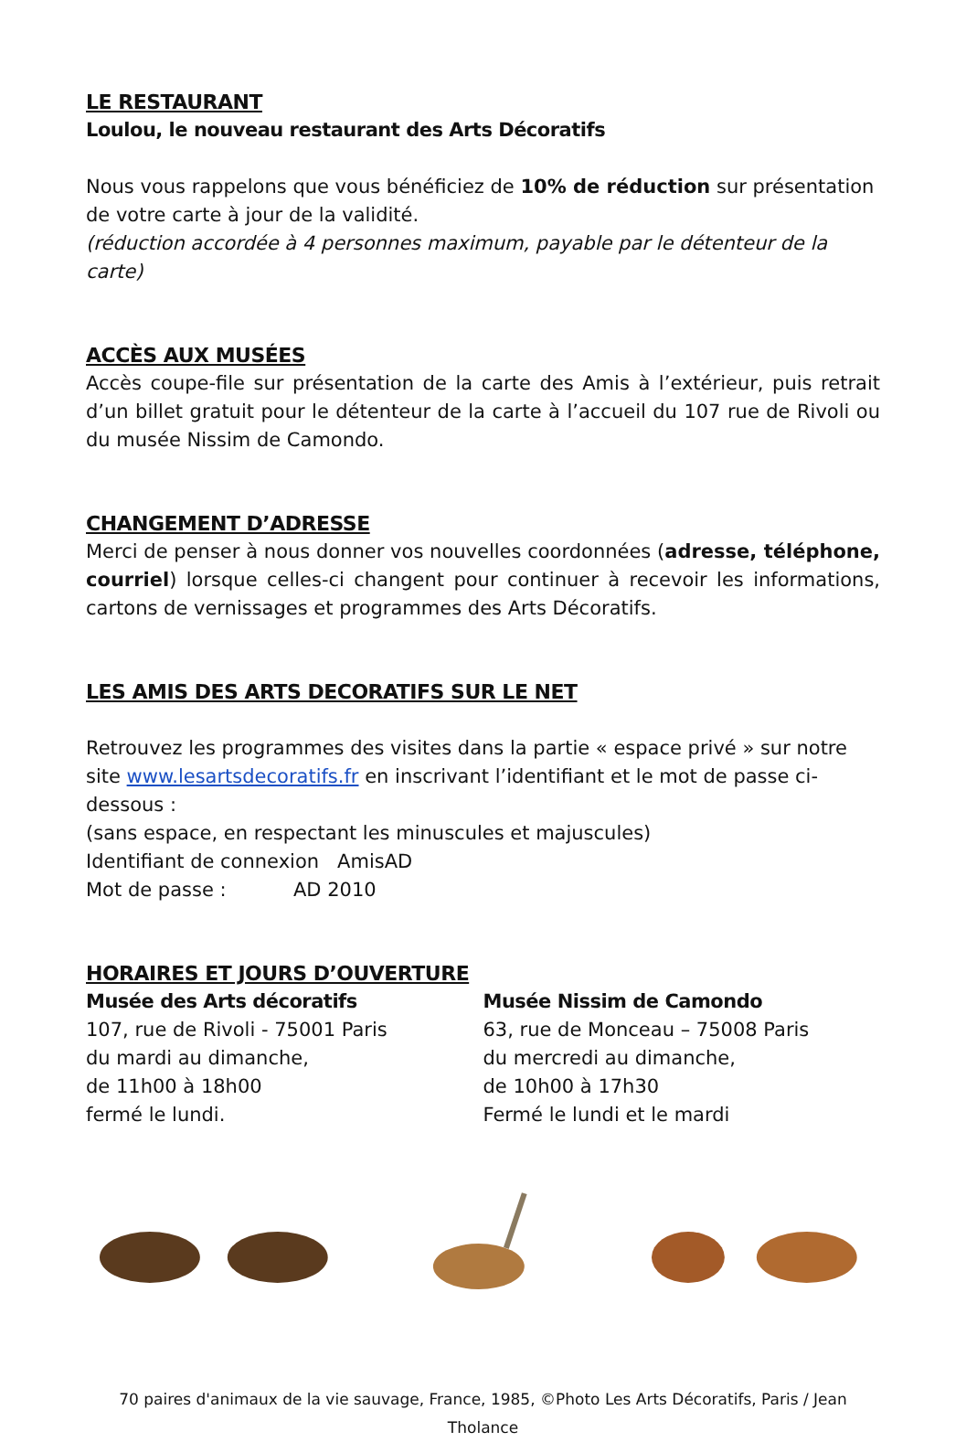LE RESTAURANT
Loulou, le nouveau restaurant des Arts Décoratifs
Nous vous rappelons que vous bénéficiez de 10% de réduction sur présentation de votre carte à jour de la validité.
(réduction accordée à 4 personnes maximum, payable par le détenteur de la carte)
ACCÈS AUX MUSÉES
Accès coupe-file sur présentation de la carte des Amis à l’extérieur, puis retrait d’un billet gratuit pour le détenteur de la carte à l’accueil du 107 rue de Rivoli ou du musée Nissim de Camondo.
CHANGEMENT D’ADRESSE
Merci de penser à nous donner vos nouvelles coordonnées (adresse, téléphone, courriel) lorsque celles-ci changent pour continuer à recevoir les informations, cartons de vernissages et programmes des Arts Décoratifs.
LES AMIS DES ARTS DECORATIFS SUR LE NET
Retrouvez les programmes des visites dans la partie « espace privé » sur notre site www.lesartsdecoratifs.fr en inscrivant l’identifiant et le mot de passe ci-dessous :
(sans espace, en respectant les minuscules et majuscules)
Identifiant de connexion AmisAD
Mot de passe : AD 2010
HORAIRES ET JOURS D’OUVERTURE
Musée des Arts décoratifs
107, rue de Rivoli - 75001 Paris
du mardi au dimanche,
de 11h00 à 18h00
fermé le lundi.
Musée Nissim de Camondo
63, rue de Monceau – 75008 Paris
du mercredi au dimanche,
de 10h00 à 17h30
Fermé le lundi et le mardi
70 paires d'animaux de la vie sauvage, France, 1985, ©Photo Les Arts Décoratifs, Paris / Jean Tholance